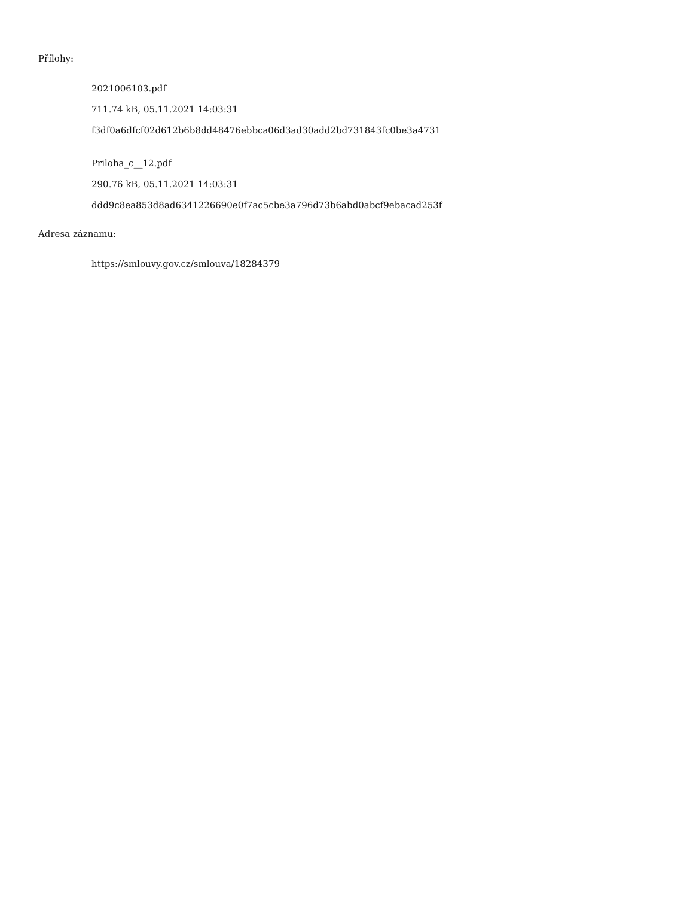Přílohy:
2021006103.pdf
711.74 kB, 05.11.2021 14:03:31
f3df0a6dfcf02d612b6b8dd48476ebbca06d3ad30add2bd731843fc0be3a4731
Priloha_c__12.pdf
290.76 kB, 05.11.2021 14:03:31
ddd9c8ea853d8ad6341226690e0f7ac5cbe3a796d73b6abd0abcf9ebacad253f
Adresa záznamu:
https://smlouvy.gov.cz/smlouva/18284379